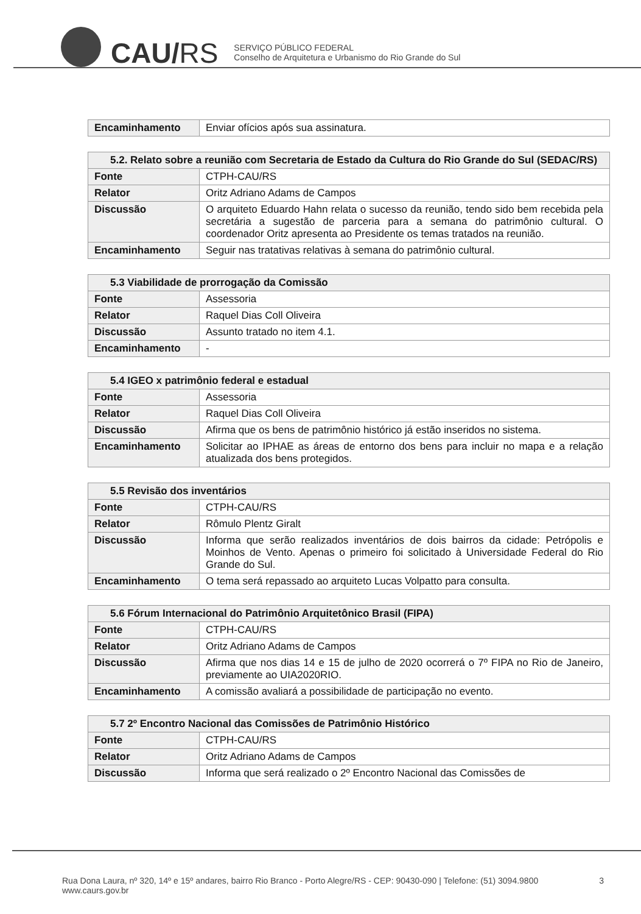CAU/RS
SERVIÇO PÚBLICO FEDERAL
Conselho de Arquitetura e Urbanismo do Rio Grande do Sul
| Encaminhamento | Enviar ofícios após sua assinatura. |
| 5.2. Relato sobre a reunião com Secretaria de Estado da Cultura do Rio Grande do Sul (SEDAC/RS) | |
| --- | --- |
| Fonte | CTPH-CAU/RS |
| Relator | Oritz Adriano Adams de Campos |
| Discussão | O arquiteto Eduardo Hahn relata o sucesso da reunião, tendo sido bem recebida pela secretária a sugestão de parceria para a semana do patrimônio cultural. O coordenador Oritz apresenta ao Presidente os temas tratados na reunião. |
| Encaminhamento | Seguir nas tratativas relativas à semana do patrimônio cultural. |
| 5.3 Viabilidade de prorrogação da Comissão | |
| --- | --- |
| Fonte | Assessoria |
| Relator | Raquel Dias Coll Oliveira |
| Discussão | Assunto tratado no item 4.1. |
| Encaminhamento | - |
| 5.4 IGEO x patrimônio federal e estadual | |
| --- | --- |
| Fonte | Assessoria |
| Relator | Raquel Dias Coll Oliveira |
| Discussão | Afirma que os bens de patrimônio histórico já estão inseridos no sistema. |
| Encaminhamento | Solicitar ao IPHAE as áreas de entorno dos bens para incluir no mapa e a relação atualizada dos bens protegidos. |
| 5.5 Revisão dos inventários | |
| --- | --- |
| Fonte | CTPH-CAU/RS |
| Relator | Rômulo Plentz Giralt |
| Discussão | Informa que serão realizados inventários de dois bairros da cidade: Petrópolis e Moinhos de Vento. Apenas o primeiro foi solicitado à Universidade Federal do Rio Grande do Sul. |
| Encaminhamento | O tema será repassado ao arquiteto Lucas Volpatto para consulta. |
| 5.6 Fórum Internacional do Patrimônio Arquitetônico Brasil (FIPA) | |
| --- | --- |
| Fonte | CTPH-CAU/RS |
| Relator | Oritz Adriano Adams de Campos |
| Discussão | Afirma que nos dias 14 e 15 de julho de 2020 ocorrerá o 7º FIPA no Rio de Janeiro, previamente ao UIA2020RIO. |
| Encaminhamento | A comissão avaliará a possibilidade de participação no evento. |
| 5.7 2º Encontro Nacional das Comissões de Patrimônio Histórico | |
| --- | --- |
| Fonte | CTPH-CAU/RS |
| Relator | Oritz Adriano Adams de Campos |
| Discussão | Informa que será realizado o 2º Encontro Nacional das Comissões de |
Rua Dona Laura, nº 320, 14º e 15º andares, bairro Rio Branco - Porto Alegre/RS - CEP: 90430-090 | Telefone: (51) 3094.9800
www.caurs.gov.br
3